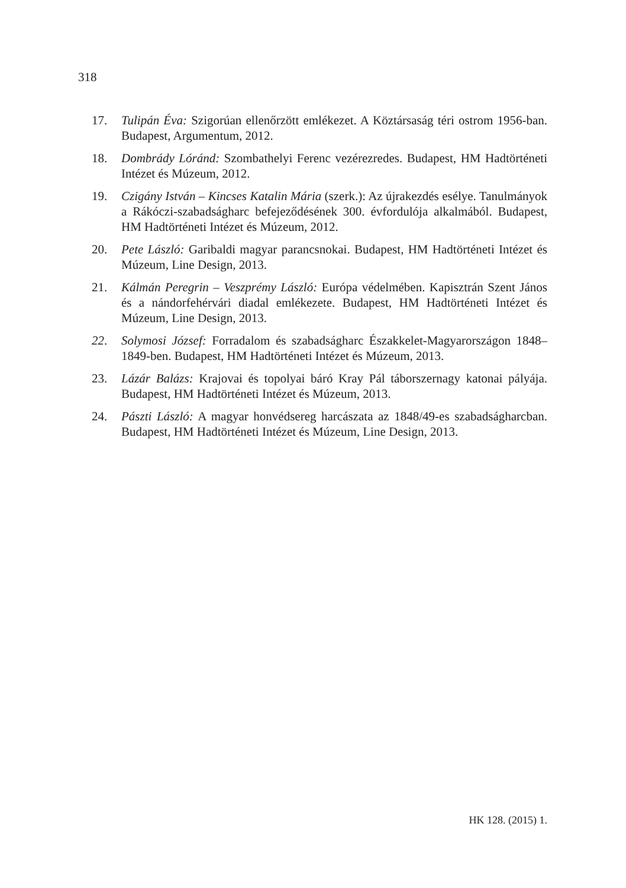318
17. Tulipán Éva: Szigorúan ellenőrzött emlékezet. A Köztársaság téri ostrom 1956-ban. Budapest, Argumentum, 2012.
18. Dombrády Lóránd: Szombathelyi Ferenc vezérezredes. Budapest, HM Hadtörténeti Intézet és Múzeum, 2012.
19. Czigány István – Kincses Katalin Mária (szerk.): Az újrakezdés esélye. Tanulmányok a Rákóczi-szabadságharc befejeződésének 300. évfordulója alkalmából. Budapest, HM Hadtörténeti Intézet és Múzeum, 2012.
20. Pete László: Garibaldi magyar parancsnokai. Budapest, HM Hadtörténeti Intézet és Múzeum, Line Design, 2013.
21. Kálmán Peregrin – Veszprémy László: Európa védelmében. Kapisztrán Szent János és a nándorfehérvári diadal emlékezete. Budapest, HM Hadtörténeti Intézet és Múzeum, Line Design, 2013.
22. Solymosi József: Forradalom és szabadságharc Északkelet-Magyarországon 1848–1849-ben. Budapest, HM Hadtörténeti Intézet és Múzeum, 2013.
23. Lázár Balázs: Krajovai és topolyai báró Kray Pál táborszernagy katonai pályája. Budapest, HM Hadtörténeti Intézet és Múzeum, 2013.
24. Pászti László: A magyar honvédsereg harcászata az 1848/49-es szabadságharcban. Budapest, HM Hadtörténeti Intézet és Múzeum, Line Design, 2013.
HK 128. (2015) 1.